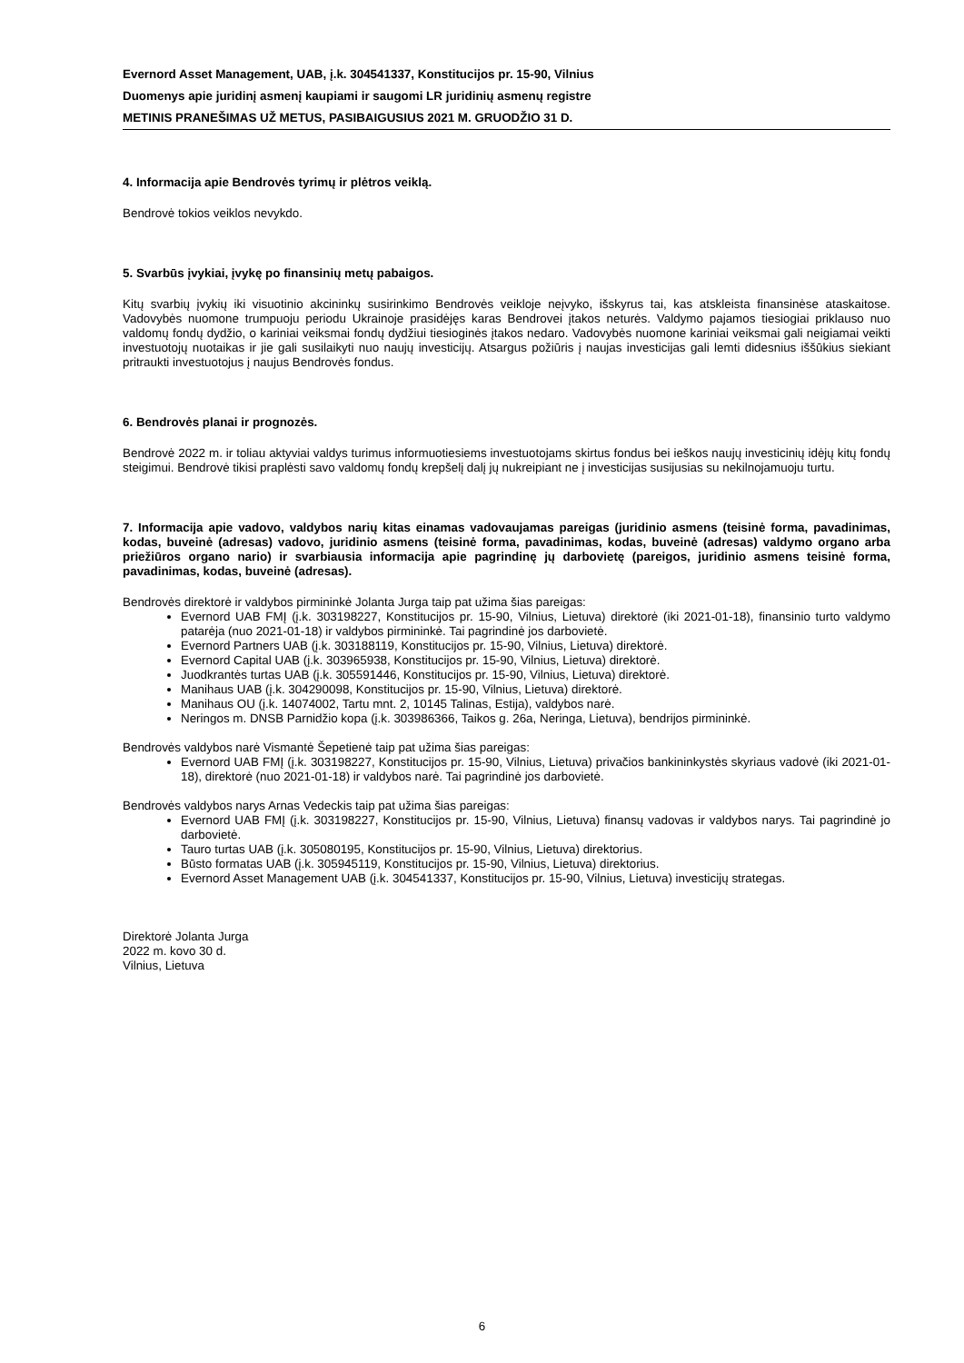Evernord Asset Management, UAB, į.k. 304541337, Konstitucijos pr. 15-90, Vilnius
Duomenys apie juridinį asmenį kaupiami ir saugomi LR juridinių asmenų registre
METINIS PRANEŠIMAS UŽ METUS, PASIBAIGUSIUS 2021 M. GRUODŽIO 31 D.
4. Informacija apie Bendrovės tyrimų ir plėtros veiklą.
Bendrovė tokios veiklos nevykdo.
5. Svarbūs įvykiai, įvykę po finansinių metų pabaigos.
Kitų svarbių įvykių iki visuotinio akcininkų susirinkimo Bendrovės veikloje neįvyko, išskyrus tai, kas atskleista finansinėse ataskaitose. Vadovybės nuomone trumpuoju periodu Ukrainoje prasidėjęs karas Bendrovei įtakos neturės. Valdymo pajamos tiesiogiai priklauso nuo valdomų fondų dydžio, o kariniai veiksmai fondų dydžiui tiesioginės įtakos nedaro. Vadovybės nuomone kariniai veiksmai gali neigiamai veikti investuotojų nuotaikas ir jie gali susilaikyti nuo naujų investicijų. Atsargus požiūris į naujas investicijas gali lemti didesnius iššūkius siekiant pritraukti investuotojus į naujus Bendrovės fondus.
6. Bendrovės planai ir prognozės.
Bendrovė 2022 m. ir toliau aktyviai valdys turimus informuotiesiems investuotojams skirtus fondus bei ieškos naujų investicinių idėjų kitų fondų steigimui. Bendrovė tikisi praplėsti savo valdomų fondų krepšelį dalį jų nukreipiant ne į investicijas susijusias su nekilnojamuoju turtu.
7. Informacija apie vadovo, valdybos narių kitas einamas vadovaujamas pareigas (juridinio asmens (teisinė forma, pavadinimas, kodas, buveinė (adresas) vadovo, juridinio asmens (teisinė forma, pavadinimas, kodas, buveinė (adresas) valdymo organo arba priežiūros organo nario) ir svarbiausia informacija apie pagrindinę jų darbovietę (pareigos, juridinio asmens teisinė forma, pavadinimas, kodas, buveinė (adresas).
Bendrovės direktorė ir valdybos pirmininkė Jolanta Jurga taip pat užima šias pareigas:
Evernord UAB FMĮ (į.k. 303198227, Konstitucijos pr. 15-90, Vilnius, Lietuva) direktorė (iki 2021-01-18), finansinio turto valdymo patarėja (nuo 2021-01-18) ir valdybos pirmininkė. Tai pagrindinė jos darbovietė.
Evernord Partners UAB (į.k. 303188119, Konstitucijos pr. 15-90, Vilnius, Lietuva) direktorė.
Evernord Capital UAB (į.k. 303965938, Konstitucijos pr. 15-90, Vilnius, Lietuva) direktorė.
Juodkrantės turtas UAB (į.k. 305591446, Konstitucijos pr. 15-90, Vilnius, Lietuva) direktorė.
Manihaus UAB (į.k. 304290098, Konstitucijos pr. 15-90, Vilnius, Lietuva) direktorė.
Manihaus OU (į.k. 14074002, Tartu mnt. 2, 10145 Talinas, Estija), valdybos narė.
Neringos m. DNSB Parnidžio kopa (į.k. 303986366, Taikos g. 26a, Neringa, Lietuva), bendrijos pirmininkė.
Bendrovės valdybos narė Vismantė Šepetienė taip pat užima šias pareigas:
Evernord UAB FMĮ (į.k. 303198227, Konstitucijos pr. 15-90, Vilnius, Lietuva) privačios bankininkystės skyriaus vadovė (iki 2021-01-18), direktorė (nuo 2021-01-18) ir valdybos narė. Tai pagrindinė jos darbovietė.
Bendrovės valdybos narys Arnas Vedeckis taip pat užima šias pareigas:
Evernord UAB FMĮ (į.k. 303198227, Konstitucijos pr. 15-90, Vilnius, Lietuva) finansų vadovas ir valdybos narys. Tai pagrindinė jo darbovietė.
Tauro turtas UAB (į.k. 305080195, Konstitucijos pr. 15-90, Vilnius, Lietuva) direktorius.
Būsto formatas UAB (į.k. 305945119, Konstitucijos pr. 15-90, Vilnius, Lietuva) direktorius.
Evernord Asset Management UAB (į.k. 304541337, Konstitucijos pr. 15-90, Vilnius, Lietuva) investicijų strategas.
Direktorė Jolanta Jurga
2022 m. kovo 30 d.
Vilnius, Lietuva
6